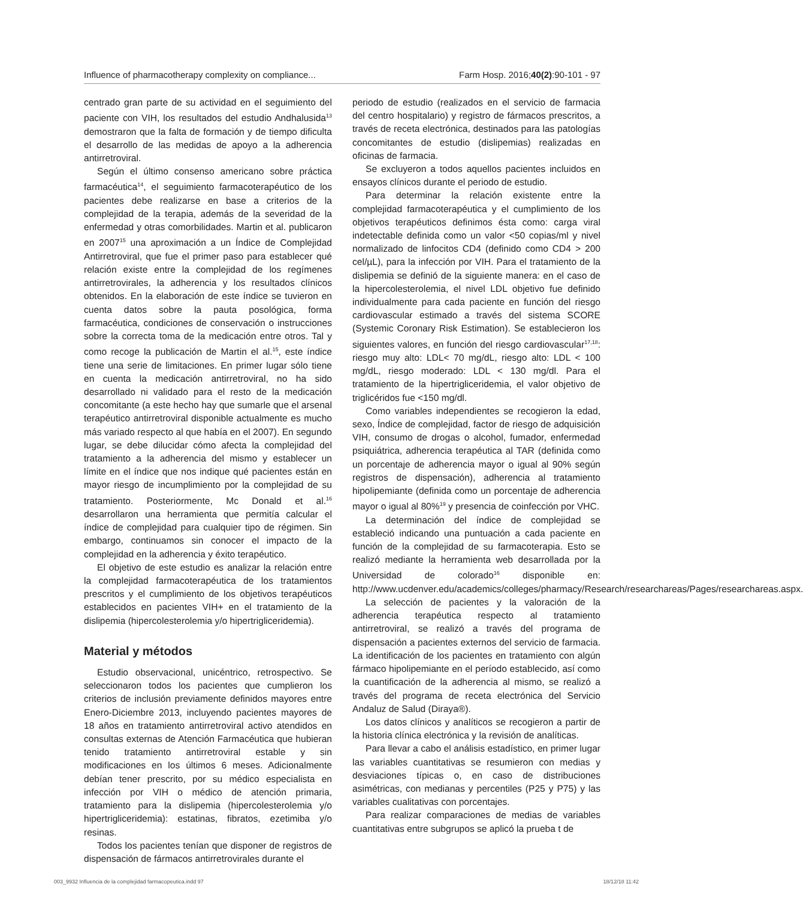Influence of pharmacotherapy complexity on compliance... Farm Hosp. 2016;40(2):90-101 - 97
centrado gran parte de su actividad en el seguimiento del paciente con VIH, los resultados del estudio Andhalusida<sup>13</sup> demostraron que la falta de formación y de tiempo dificulta el desarrollo de las medidas de apoyo a la adherencia antirretroviral.
Según el último consenso americano sobre práctica farmacéutica<sup>14</sup>, el seguimiento farmacoterapéutico de los pacientes debe realizarse en base a criterios de la complejidad de la terapia, además de la severidad de la enfermedad y otras comorbilidades. Martin et al. publicaron en 2007<sup>15</sup> una aproximación a un Índice de Complejidad Antirretroviral, que fue el primer paso para establecer qué relación existe entre la complejidad de los regímenes antirretrovirales, la adherencia y los resultados clínicos obtenidos. En la elaboración de este índice se tuvieron en cuenta datos sobre la pauta posológica, forma farmacéutica, condiciones de conservación o instrucciones sobre la correcta toma de la medicación entre otros. Tal y como recoge la publicación de Martin el al.<sup>15</sup>, este índice tiene una serie de limitaciones. En primer lugar sólo tiene en cuenta la medicación antirretroviral, no ha sido desarrollado ni validado para el resto de la medicación concomitante (a este hecho hay que sumarle que el arsenal terapéutico antirretroviral disponible actualmente es mucho más variado respecto al que había en el 2007). En segundo lugar, se debe dilucidar cómo afecta la complejidad del tratamiento a la adherencia del mismo y establecer un límite en el índice que nos indique qué pacientes están en mayor riesgo de incumplimiento por la complejidad de su tratamiento. Posteriormente, Mc Donald et al.<sup>16</sup> desarrollaron una herramienta que permitía calcular el índice de complejidad para cualquier tipo de régimen. Sin embargo, continuamos sin conocer el impacto de la complejidad en la adherencia y éxito terapéutico.
El objetivo de este estudio es analizar la relación entre la complejidad farmacoterapéutica de los tratamientos prescritos y el cumplimiento de los objetivos terapéuticos establecidos en pacientes VIH+ en el tratamiento de la dislipemia (hipercolesterolemia y/o hipertrigliceridemia).
Material y métodos
Estudio observacional, unicéntrico, retrospectivo. Se seleccionaron todos los pacientes que cumplieron los criterios de inclusión previamente definidos mayores entre Enero-Diciembre 2013, incluyendo pacientes mayores de 18 años en tratamiento antirretroviral activo atendidos en consultas externas de Atención Farmacéutica que hubieran tenido tratamiento antirretroviral estable y sin modificaciones en los últimos 6 meses. Adicionalmente debían tener prescrito, por su médico especialista en infección por VIH o médico de atención primaria, tratamiento para la dislipemia (hipercolesterolemia y/o hipertrigliceridemia): estatinas, fibratos, ezetimiba y/o resinas.
Todos los pacientes tenían que disponer de registros de dispensación de fármacos antirretrovirales durante el
periodo de estudio (realizados en el servicio de farmacia del centro hospitalario) y registro de fármacos prescritos, a través de receta electrónica, destinados para las patologías concomitantes de estudio (dislipemias) realizadas en oficinas de farmacia.
Se excluyeron a todos aquellos pacientes incluidos en ensayos clínicos durante el periodo de estudio.
Para determinar la relación existente entre la complejidad farmacoterapéutica y el cumplimiento de los objetivos terapéuticos definimos ésta como: carga viral indetectable definida como un valor <50 copias/ml y nivel normalizado de linfocitos CD4 (definido como CD4 > 200 cel/µL), para la infección por VIH. Para el tratamiento de la dislipemia se definió de la siguiente manera: en el caso de la hipercolesterolemia, el nivel LDL objetivo fue definido individualmente para cada paciente en función del riesgo cardiovascular estimado a través del sistema SCORE (Systemic Coronary Risk Estimation). Se establecieron los siguientes valores, en función del riesgo cardiovascular<sup>17,18</sup>: riesgo muy alto: LDL< 70 mg/dL, riesgo alto: LDL < 100 mg/dL, riesgo moderado: LDL < 130 mg/dl. Para el tratamiento de la hipertrigliceridemia, el valor objetivo de triglicéridos fue <150 mg/dl.
Como variables independientes se recogieron la edad, sexo, Índice de complejidad, factor de riesgo de adquisición VIH, consumo de drogas o alcohol, fumador, enfermedad psiquiátrica, adherencia terapéutica al TAR (definida como un porcentaje de adherencia mayor o igual al 90% según registros de dispensación), adherencia al tratamiento hipolipemiante (definida como un porcentaje de adherencia mayor o igual al 80%<sup>19</sup> y presencia de coinfección por VHC.
La determinación del índice de complejidad se estableció indicando una puntuación a cada paciente en función de la complejidad de su farmacoterapia. Esto se realizó mediante la herramienta web desarrollada por la Universidad de colorado<sup>16</sup> disponible en: http://www.ucdenver.edu/academics/colleges/pharmacy/Research/researchareas/Pages/researchareas.aspx.
La selección de pacientes y la valoración de la adherencia terapéutica respecto al tratamiento antirretroviral, se realizó a través del programa de dispensación a pacientes externos del servicio de farmacia. La identificación de los pacientes en tratamiento con algún fármaco hipolipemiante en el período establecido, así como la cuantificación de la adherencia al mismo, se realizó a través del programa de receta electrónica del Servicio Andaluz de Salud (Diraya®).
Los datos clínicos y analíticos se recogieron a partir de la historia clínica electrónica y la revisión de analíticas.
Para llevar a cabo el análisis estadístico, en primer lugar las variables cuantitativas se resumieron con medias y desviaciones típicas o, en caso de distribuciones asimétricas, con medianas y percentiles (P25 y P75) y las variables cualitativas con porcentajes.
Para realizar comparaciones de medias de variables cuantitativas entre subgrupos se aplicó la prueba t de
003_9932 Influencia de la complejidad farmacopeutica.indd 97 18/12/18 11:42